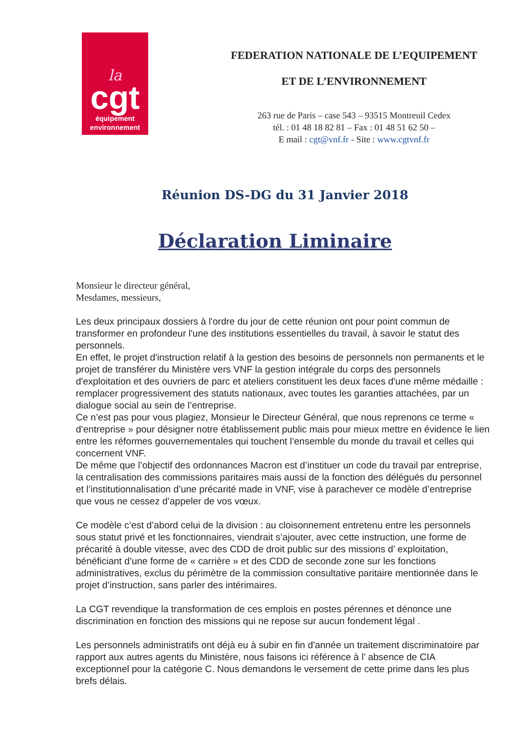la
cgt
équipement
environnement
FEDERATION NATIONALE DE L’EQUIPEMENT
ET DE L’ENVIRONNEMENT
263 rue de Paris – case 543 – 93515 Montreuil Cedex
tél. : 01 48 18 82 81 – Fax : 01 48 51 62 50 –
E mail : cgt@vnf.fr - Site : www.cgtvnf.fr
Réunion DS-DG du 31 Janvier 2018
Déclaration Liminaire
Monsieur le directeur général,
Mesdames, messieurs,
Les deux principaux dossiers à l'ordre du jour de cette réunion ont pour point commun de transformer en profondeur l'une des institutions essentielles du travail, à savoir le statut des personnels.
En effet, le projet d'instruction relatif à la gestion des besoins de personnels non permanents et le projet de transférer du Ministère vers VNF la gestion intégrale du corps des personnels d'exploitation et des ouvriers de parc et ateliers constituent les deux faces d'une même médaille : remplacer progressivement des statuts nationaux, avec toutes les garanties attachées, par un dialogue social au sein de l’entreprise.
Ce n’est pas pour vous plagiez, Monsieur le Directeur Général, que nous reprenons ce terme « d’entreprise » pour désigner notre établissement public mais pour mieux mettre en évidence le lien entre les réformes gouvernementales qui touchent l’ensemble du monde du travail et celles qui concernent VNF.
De même que l’objectif des ordonnances Macron est d’instituer un code du travail par entreprise, la centralisation des commissions paritaires mais aussi de la fonction des délégués du personnel et l’institutionnalisation d’une précarité made in VNF, vise à parachever ce modèle d’entreprise que vous ne cessez d’appeler de vos vœux.
Ce modèle c’est d’abord celui de la division : au cloisonnement entretenu entre les personnels sous statut privé et les fonctionnaires, viendrait s’ajouter, avec cette instruction, une forme de précarité à double vitesse, avec des CDD de droit public sur des missions d’ exploitation, bénéficiant d’une forme de « carrière » et des CDD de seconde zone sur les fonctions administratives, exclus du périmètre de la commission consultative paritaire mentionnée dans le projet d’instruction, sans parler des intérimaires.
La CGT revendique la transformation de ces emplois en postes pérennes et dénonce une discrimination en fonction des missions qui ne repose sur aucun fondement légal .
Les personnels administratifs ont déjà eu à subir en fin d'année un traitement discriminatoire par rapport aux autres agents du Ministère, nous faisons ici référence à l’ absence de CIA exceptionnel pour la catégorie C. Nous demandons le versement de cette prime dans les plus brefs délais.